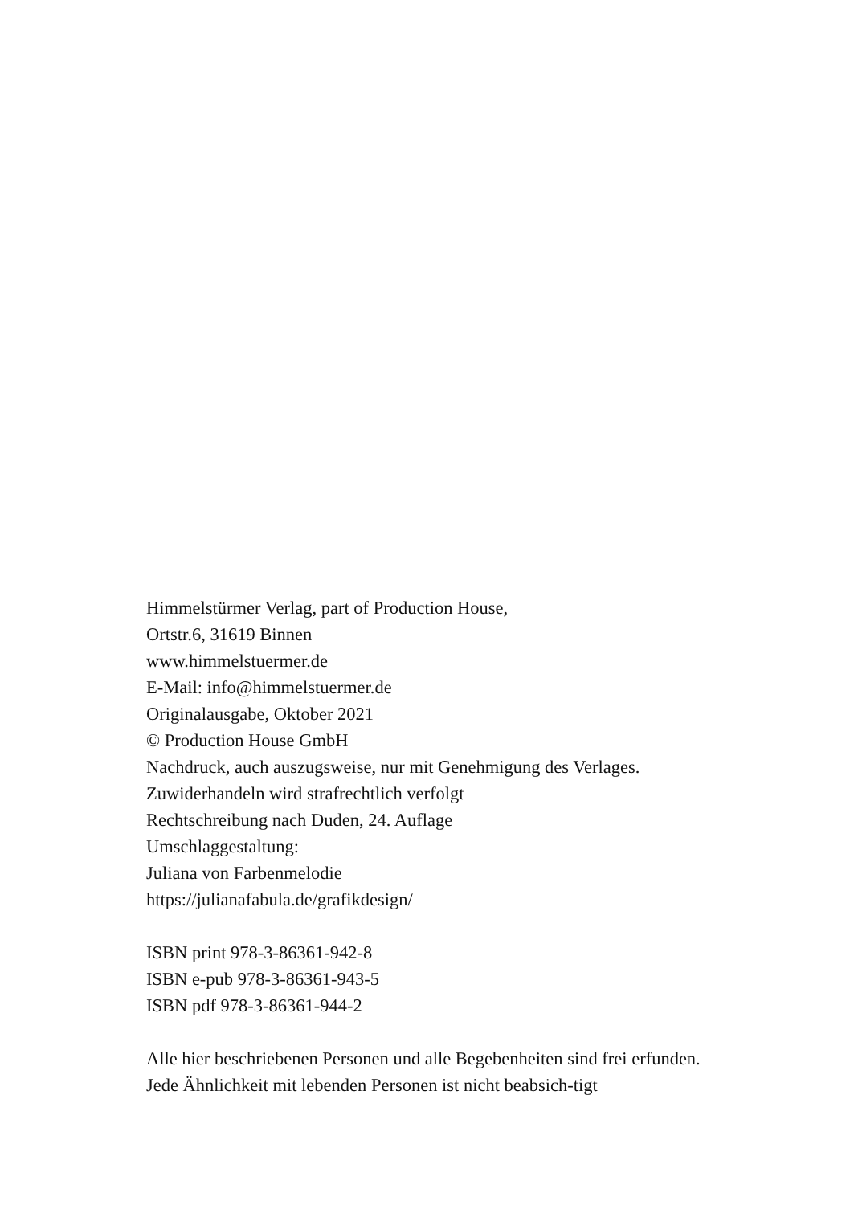Himmelstürmer Verlag, part of Production House,
Ortstr.6, 31619 Binnen
www.himmelstuermer.de
E-Mail: info@himmelstuermer.de
Originalausgabe, Oktober 2021
© Production House GmbH
Nachdruck, auch auszugsweise, nur mit Genehmigung des Verlages.
Zuwiderhandeln wird strafrechtlich verfolgt
Rechtschreibung nach Duden, 24. Auflage
Umschlaggestaltung:
Juliana von Farbenmelodie
https://julianafabula.de/grafikdesign/
ISBN print 978-3-86361-942-8
ISBN e-pub 978-3-86361-943-5
ISBN pdf 978-3-86361-944-2
Alle hier beschriebenen Personen und alle Begebenheiten sind frei erfunden. Jede Ähnlichkeit mit lebenden Personen ist nicht beabsich-tigt